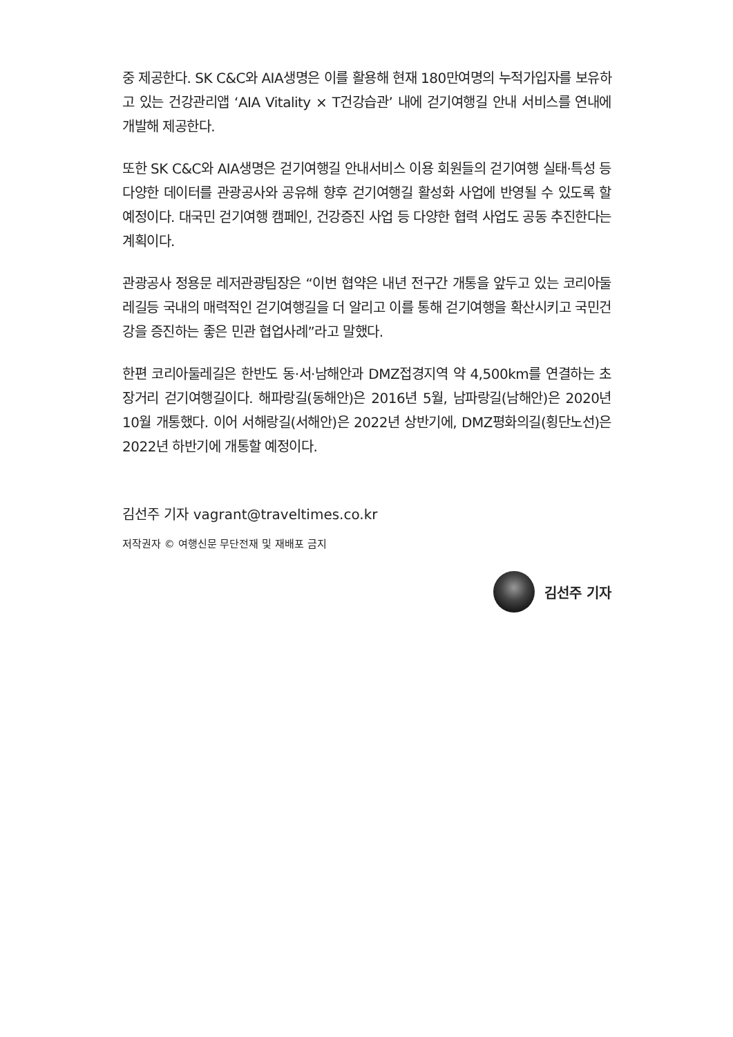중 제공한다. SK C&C와 AIA생명은 이를 활용해 현재 180만여명의 누적가입자를 보유하고 있는 건강관리앱 ‘AIA Vitality × T건강습관’ 내에 걷기여행길 안내 서비스를 연내에 개발해 제공한다.
또한 SK C&C와 AIA생명은 걷기여행길 안내서비스 이용 회원들의 걷기여행 실태·특성 등 다양한 데이터를 관광공사와 공유해 향후 걷기여행길 활성화 사업에 반영될 수 있도록 할 예정이다. 대국민 걷기여행 캠페인, 건강증진 사업 등 다양한 협력 사업도 공동 추진한다는 계획이다.
관광공사 정용문 레저관광팀장은 “이번 협약은 내년 전구간 개통을 앞두고 있는 코리아둘레길등 국내의 매력적인 걷기여행길을 더 알리고 이를 통해 걷기여행을 확산시키고 국민건강을 증진하는 좋은 민관 협업사례”라고 말했다.
한편 코리아둘레길은 한반도 동·서·남해안과 DMZ접경지역 약 4,500km를 연결하는 초장거리 걷기여행길이다. 해파랑길(동해안)은 2016년 5월, 남파랑길(남해안)은 2020년 10월 개통했다. 이어 서해랑길(서해안)은 2022년 상반기에, DMZ평화의길(횡단노선)은 2022년 하반기에 개통할 예정이다.
김선주 기자 vagrant@traveltimes.co.kr
저작권자 © 여행신문 무단전재 및 재배포 금지
김선주 기자